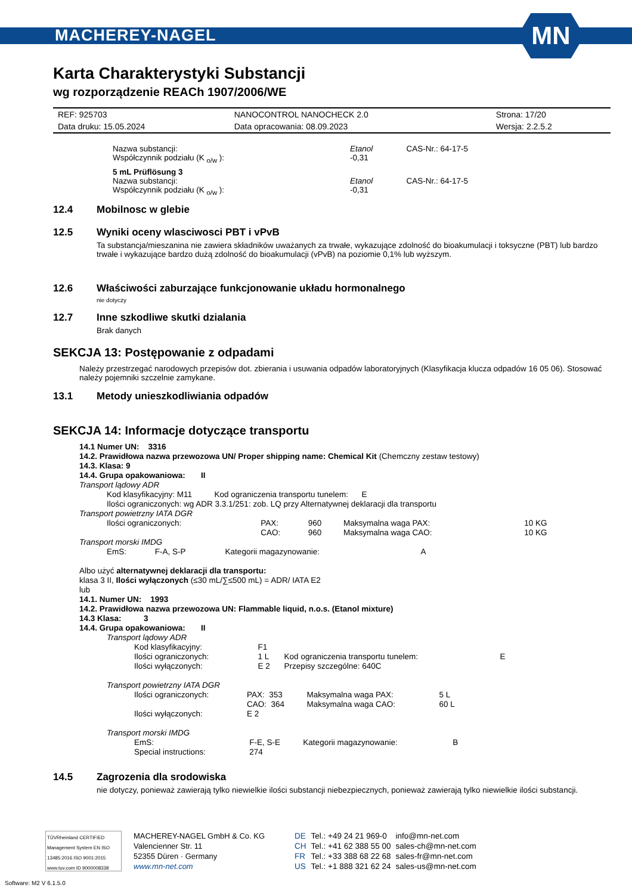MACHEREY-NAGEL
MN
Karta Charakterystyki Substancji
wg rozporządzenie REACh 1907/2006/WE
| REF: 925703 | NANOCONTROL NANOCHECK 2.0 | Strona: 17/20 |
| Data druku: 15.05.2024 | Data opracowania: 08.09.2023 | Wersja: 2.2.5.2 |
| Nazwa substancji: | Etanol | CAS-Nr.: 64-17-5 |
| Współczynnik podziału (K <sub>o/w</sub> ): | -0,31 | |
| 5 mL Prüflösung 3 | | |
| Nazwa substancji: | Etanol | CAS-Nr.: 64-17-5 |
| Współczynnik podziału (K <sub>o/w</sub> ): | -0,31 | |
12.4 Mobilnosc w glebie
12.5 Wyniki oceny wlasciwosci PBT i vPvB
Ta substancja/mieszanina nie zawiera składników uważanych za trwałe, wykazujące zdolność do bioakumulacji i toksyczne (PBT) lub bardzo trwałe i wykazujące bardzo dużą zdolność do bioakumulacji (vPvB) na poziomie 0,1% lub wyższym.
12.6 Właściwości zaburzające funkcjonowanie układu hormonalnego
nie dotyczy
12.7 Inne szkodliwe skutki dzialania
Brak danych
SEKCJA 13: Postępowanie z odpadami
Należy przestrzegać narodowych przepisów dot. zbierania i usuwania odpadów laboratoryjnych (Klasyfikacja klucza odpadów 16 05 06). Stosować należy pojemniki szczelnie zamykane.
13.1 Metody unieszkodliwiania odpadów
SEKCJA 14: Informacje dotyczące transportu
14.1 Numer UN: 3316
14.2. Prawidłowa nazwa przewozowa UN/ Proper shipping name: Chemical Kit (Chemczny zestaw testowy)
14.3. Klasa: 9
14.4. Grupa opakowaniowa: II
Transport lądowy ADR
Kod klasyfikacyjny: M11 Kod ograniczenia transportu tunelem: E
Ilości ograniczonych: wg ADR 3.3.1/251: zob. LQ przy Alternatywnej deklaracji dla transportu
Transport powietrzny IATA DGR
| Ilości ograniczonych: | PAX: | 960 | Maksymalna waga PAX: | 10 KG |
| | CAO: | 960 | Maksymalna waga CAO: | 10 KG |
Transport morski IMDG
| EmS: | F-A, S-P | Kategorii magazynowanie: | A |
Albo użyć alternatywnej deklaracji dla transportu:
klasa 3 II, Ilości wyłączonych (≤30 mL/∑≤500 mL) = ADR/ IATA E2
lub
14.1. Numer UN: 1993
14.2. Prawidłowa nazwa przewozowa UN: Flammable liquid, n.o.s. (Etanol mixture)
14.3 Klasa: 3
14.4. Grupa opakowaniowa: II
Transport lądowy ADR
| Kod klasyfikacyjny: | F1 | | |
| Ilości ograniczonych: | 1 L | Kod ograniczenia transportu tunelem: | E |
| Ilości wyłączonych: | E 2 | Przepisy szczególne: 640C | |
Transport powietrzny IATA DGR
| Ilości ograniczonych: | PAX: 353 | Maksymalna waga PAX: | 5 L |
| | CAO: 364 | Maksymalna waga CAO: | 60 L |
| Ilości wyłączonych: | E 2 | | |
Transport morski IMDG
| EmS: | F-E, S-E | Kategorii magazynowanie: | B |
| Special instructions: | 274 | | |
14.5 Zagrozenia dla srodowiska
nie dotyczy, ponieważ zawierają tylko niewielkie ilości substancji niebezpiecznych, ponieważ zawierają tylko niewielkie ilości substancji.
TÜVRheinland CERTIFIED
Management System EN ISO 13485:2016 ISO 9001:2015
www.tuv.com ID 9000008338
MACHEREY-NAGEL GmbH & Co. KG
Valencienner Str. 11
52355 Düren · Germany
www.mn-net.com
| DE | Tel.: +49 24 21 969-0 | info@mn-net.com |
| CH | Tel.: +41 62 388 55 00 | sales-ch@mn-net.com |
| FR | Tel.: +33 388 68 22 68 | sales-fr@mn-net.com |
| US | Tel.: +1 888 321 62 24 | sales-us@mn-net.com |
Software: M2 V 6.1.5.0